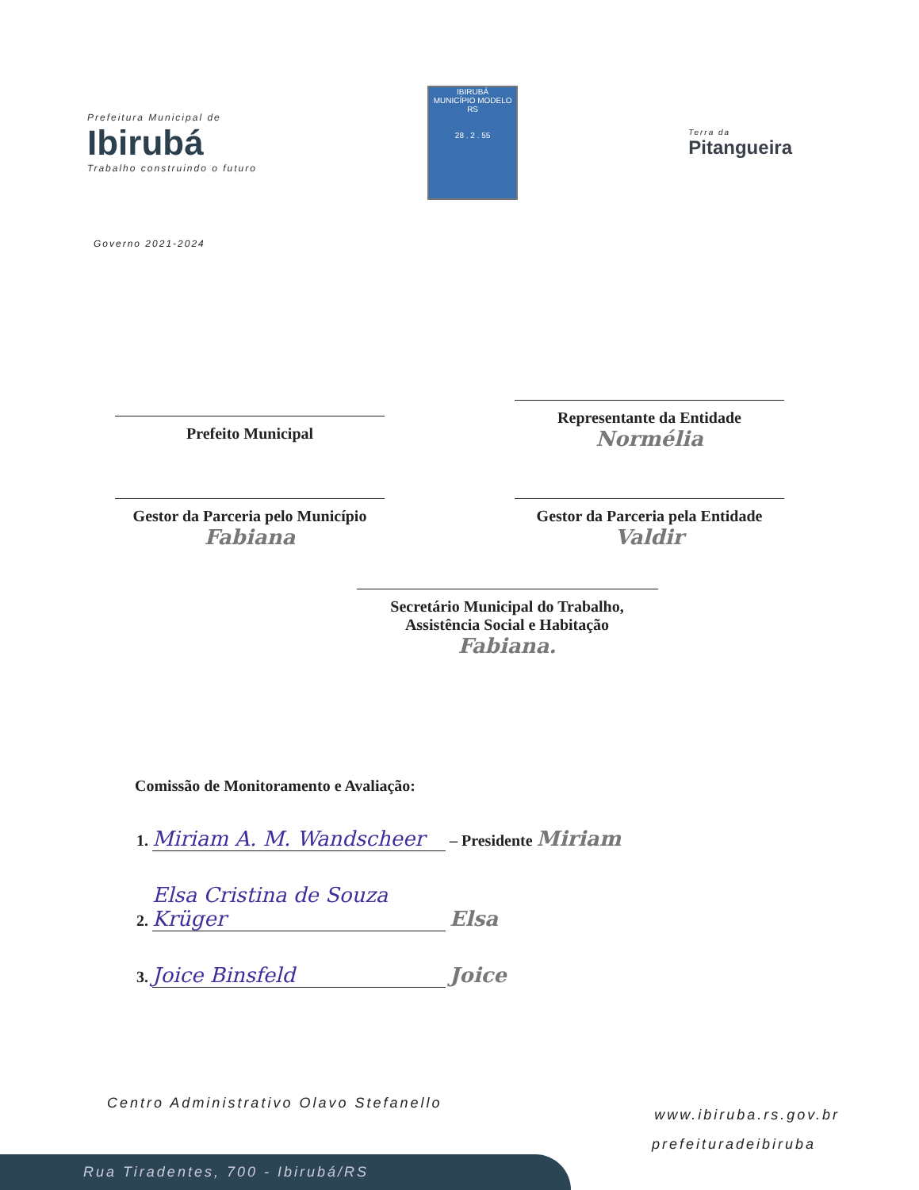Prefeitura Municipal de
Ibirubá
Trabalho construindo o futuro
IBIRUBÁ
MUNICÍPIO MODELO RS
28 . 2 . 55
Terra da
Pitangueira
Governo 2021-2024
Prefeito Municipal
Representante da Entidade
Normélia
Gestor da Parceria pelo Município
Fabiana
Gestor da Parceria pela Entidade
Valdir
Secretário Municipal do Trabalho,
Assistência Social e Habitação
Fabiana.
Comissão de Monitoramento e Avaliação:
1. Miriam A. M. Wandscheer – Presidente Miriam
2. Elsa Cristina de Souza Krüger Elsa
3. Joice Binsfeld Joice
Centro Administrativo Olavo Stefanello
www.ibiruba.rs.gov.br
prefeituradeibiruba
Rua Tiradentes, 700 - Ibirubá/RS